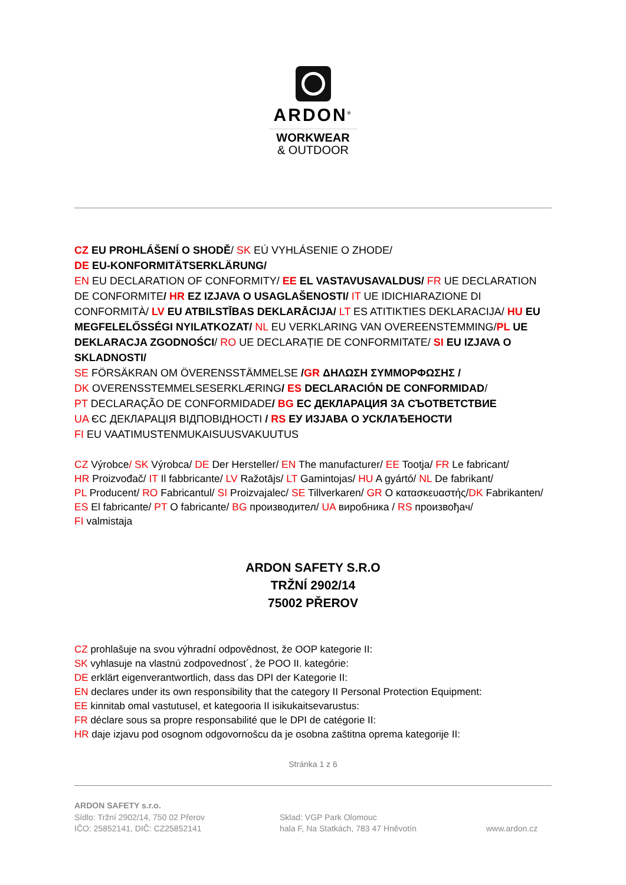ARDON<sup>®</sup>
WORKWEAR
& OUTDOOR
CZ EU PROHLÁŠENÍ O SHODĚ/ SK EÚ VYHLÁSENIE O ZHODE/
DE EU-KONFORMITÄTSERKLÄRUNG/
EN EU DECLARATION OF CONFORMITY/ EE EL VASTAVUSAVALDUS/ FR UE DECLARATION DE CONFORMITE/ HR EZ IZJAVA O USAGLAŠENOSTI/ IT UE IDICHIARAZIONE DI CONFORMITÀ/ LV EU ATBILSTĪBAS DEKLARĀCIJA/ LT ES ATITIKTIES DEKLARACIJA/ HU EU MEGFELELŐSSÉGI NYILATKOZAT/ NL EU VERKLARING VAN OVEREENSTEMMING/PL UE DEKLARACJA ZGODNOŚCI/ RO UE DECLARAȚIE DE CONFORMITATE/ SI EU IZJAVA O SKLADNOSTI/
SE FÖRSÄKRAN OM ÖVERENSSTÄMMELSE /GR ΔΗΛΩΣΗ ΣΥΜΜΟΡΦΩΣΗΣ /
DK OVERENSSTEMMELSESERKLÆRING/ ES DECLARACIÓN DE CONFORMIDAD/
PT DECLARAÇÃO DE CONFORMIDADE/ BG ЕС ДЕКЛАРАЦИЯ ЗА СЪОТВЕТСТВИЕ
UA ЄС ДЕКЛАРАЦІЯ ВІДПОВІДНОСТІ / RS ЕУ ИЗЈАВА О УСКЛАЂЕНОСТИ
FI EU VAATIMUSTENMUKAISUUSVAKUUTUS
CZ Výrobce/ SK Výrobca/ DE Der Hersteller/ EN The manufacturer/ EE Tootja/ FR Le fabricant/
HR Proizvođač/ IT Il fabbricante/ LV Ražotājs/ LT Gamintojas/ HU A gyártó/ NL De fabrikant/
PL Producent/ RO Fabricantul/ SI Proizvajalec/ SE Tillverkaren/ GR Ο κατασκευαστής/DK Fabrikanten/
ES El fabricante/ PT O fabricante/ BG производител/ UA виробника / RS произвођач/
FI valmistaja
ARDON SAFETY S.R.O
TRŽNÍ 2902/14
75002 PŘEROV
CZ prohlašuje na svou výhradní odpovědnost, že OOP kategorie II:
SK vyhlasuje na vlastnú zodpovednost´, že POO II. kategórie:
DE erklärt eigenverantwortlich, dass das DPI der Kategorie II:
EN declares under its own responsibility that the category II Personal Protection Equipment:
EE kinnitab omal vastutusel, et kategooria II isikukaitsevarustus:
FR déclare sous sa propre responsabilité que le DPI de catégorie II:
HR daje izjavu pod osognom odgovornošcu da je osobna zaštitna oprema kategorije II:
Stránka 1 z 6
ARDON SAFETY s.r.o.
Sídlo: Tržní 2902/14, 750 02 Přerov
IČO: 25852141, DIČ: CZ25852141
Sklad: VGP Park Olomouc
hala F, Na Statkách, 783 47 Hněvotín
www.ardon.cz